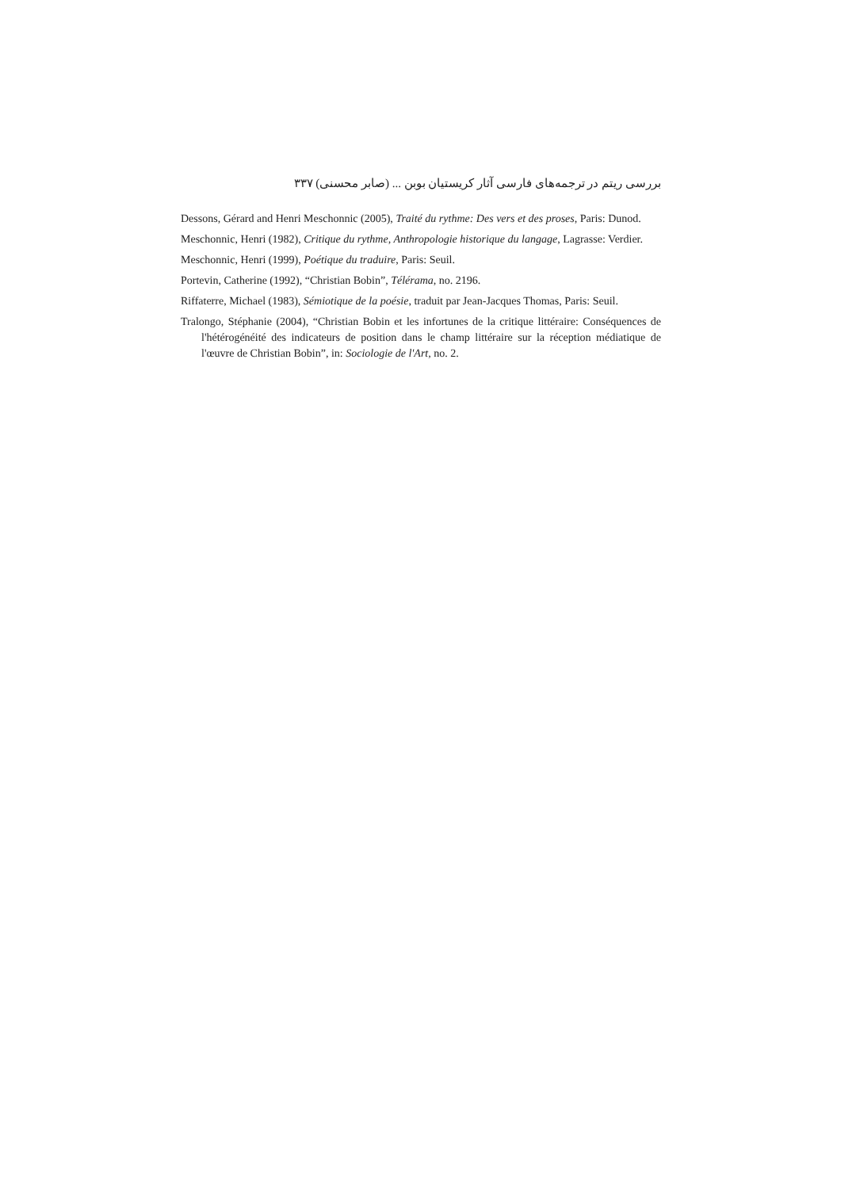بررسی ریتم در ترجمه‌های فارسی آثار کریستیان بوبن ... (صابر محسنی) ۳۳۷
Dessons, Gérard and Henri Meschonnic (2005), Traité du rythme: Des vers et des proses, Paris: Dunod.
Meschonnic, Henri (1982), Critique du rythme, Anthropologie historique du langage, Lagrasse: Verdier.
Meschonnic, Henri (1999), Poétique du traduire, Paris: Seuil.
Portevin, Catherine (1992), “Christian Bobin”, Télérama, no. 2196.
Riffaterre, Michael (1983), Sémiotique de la poésie, traduit par Jean-Jacques Thomas, Paris: Seuil.
Tralongo, Stéphanie (2004), “Christian Bobin et les infortunes de la critique littéraire: Conséquences de l'hétérogénéité des indicateurs de position dans le champ littéraire sur la réception médiatique de l'œuvre de Christian Bobin”, in: Sociologie de l'Art, no. 2.